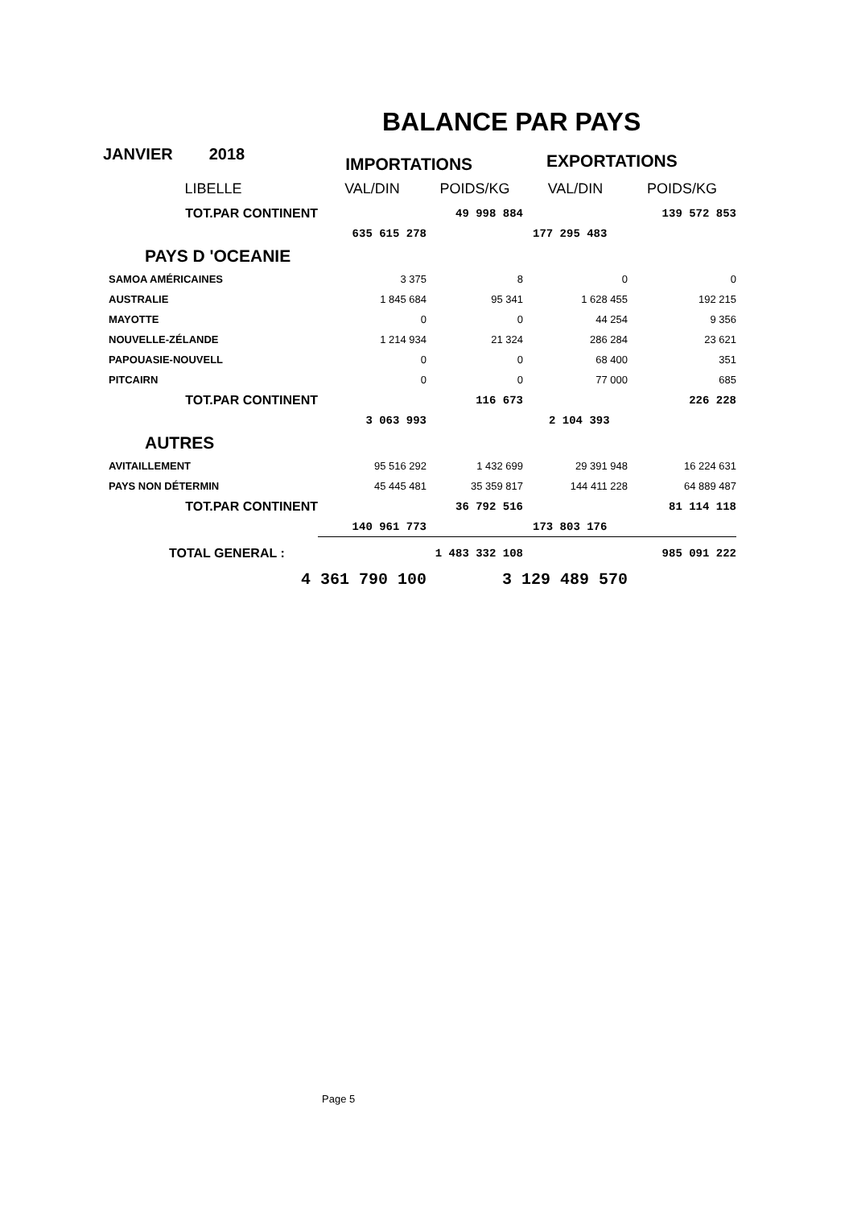BALANCE PAR PAYS
JANVIER 2018 IMPORTATIONS EXPORTATIONS
| LIBELLE | VAL/DIN | POIDS/KG | VAL/DIN | POIDS/KG |
| TOT.PAR CONTINENT | | 49 998 884 | | 139 572 853 |
| | 635 615 278 | | 177 295 483 | |
| PAYS D 'OCEANIE | | | | |
| SAMOA AMÉRICAINES | 3 375 | 8 | 0 | 0 |
| AUSTRALIE | 1 845 684 | 95 341 | 1 628 455 | 192 215 |
| MAYOTTE | 0 | 0 | 44 254 | 9 356 |
| NOUVELLE-ZÉLANDE | 1 214 934 | 21 324 | 286 284 | 23 621 |
| PAPOUASIE-NOUVELL | 0 | 0 | 68 400 | 351 |
| PITCAIRN | 0 | 0 | 77 000 | 685 |
| TOT.PAR CONTINENT | | 116 673 | | 226 228 |
| | 3 063 993 | | 2 104 393 | |
| AUTRES | | | | |
| AVITAILLEMENT | 95 516 292 | 1 432 699 | 29 391 948 | 16 224 631 |
| PAYS NON DÉTERMIN | 45 445 481 | 35 359 817 | 144 411 228 | 64 889 487 |
| TOT.PAR CONTINENT | | 36 792 516 | | 81 114 118 |
| | 140 961 773 | | 173 803 176 | |
| TOTAL GENERAL : | 1 483 332 108 | | 985 091 222 | |
| 4 361 790 100 | | 3 129 489 570 | | |
Page 5